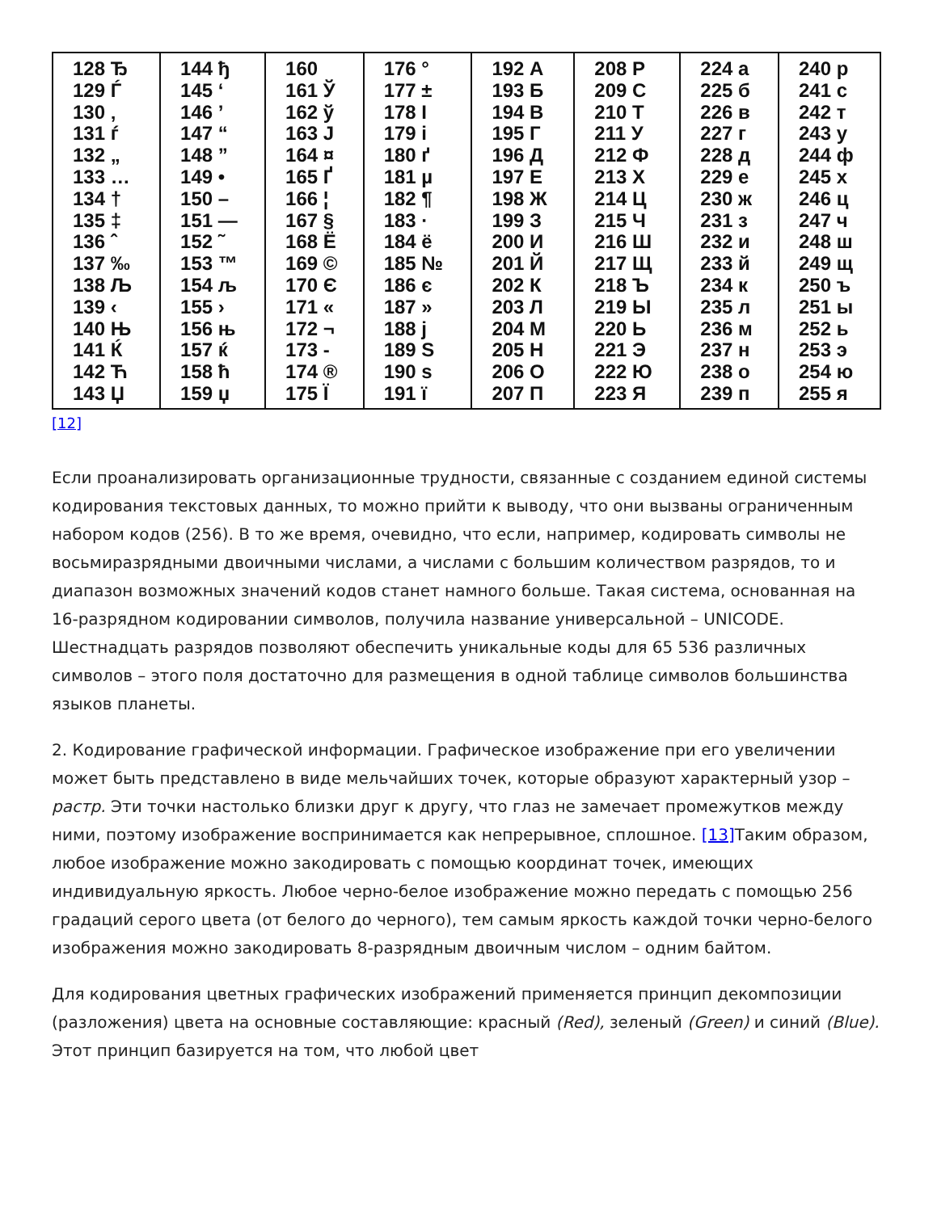| 128 Ђ 129 Ѓ 130 ‚ 131 ѓ 132 „ 133 … 134 † 135 ‡ 136 ˆ 137 ‰ 138 Љ 139 ‹ 140 Њ 141 Ќ 142 Ћ 143 Џ | 144 ђ 145 ‘ 146 ’ 147 “ 148 ” 149 • 150 – 151 — 152 ˜ 153 ™ 154 љ 155 › 156 њ 157 ќ 158 ћ 159 џ | 160 161 Ў 162 ў 163 Ј 164 ¤ 165 Ґ 166 ¦ 167 § 168 Ё 169 © 170 Є 171 « 172 ¬ 173 - 174 ® 175 Ї | 176 ° 177 ± 178 І 179 і 180 ґ 181 µ 182 ¶ 183 · 184 ё 185 № 186 є 187 » 188 ј 189 Ѕ 190 ѕ 191 ї | 192 А 193 Б 194 В 195 Г 196 Д 197 Е 198 Ж 199 З 200 И 201 Й 202 К 203 Л 204 М 205 Н 206 О 207 П | 208 Р 209 С 210 Т 211 У 212 Ф 213 Х 214 Ц 215 Ч 216 Ш 217 Щ 218 Ъ 219 Ы 220 Ь 221 Э 222 Ю 223 Я | 224 а 225 б 226 в 227 г 228 д 229 е 230 ж 231 з 232 и 233 й 234 к 235 л 236 м 237 н 238 о 239 п | 240 р 241 с 242 т 243 у 244 ф 245 х 246 ц 247 ч 248 ш 249 щ 250 ъ 251 ы 252 ь 253 э 254 ю 255 я |
[12]
Если проанализировать организационные трудности, связанные с созданием единой системы кодирования текстовых данных, то можно прийти к выводу, что они вызваны ограниченным набором кодов (256). В то же время, очевидно, что если, например, кодировать символы не восьмиразрядными двоичными числами, а числами с большим количеством разрядов, то и диапазон возможных значений кодов станет намного больше. Такая система, основанная на 16-разрядном кодировании символов, получила название универсальной – UNICODE. Шестнадцать разрядов позволяют обеспечить уникальные коды для 65 536 различных символов – этого поля достаточно для размещения в одной таблице символов большинства языков планеты.
2. Кодирование графической информации. Графическое изображение при его увеличении может быть представлено в виде мельчайших точек, которые образуют характерный узор – растр. Эти точки настолько близки друг к другу, что глаз не замечает промежутков между ними, поэтому изображение воспринимается как непрерывное, сплошное. [13] Таким образом, любое изображение можно закодировать с помощью координат точек, имеющих индивидуальную яркость. Любое черно-белое изображение можно передать с помощью 256 градаций серого цвета (от белого до черного), тем самым яркость каждой точки черно-белого изображения можно закодировать 8-разрядным двоичным числом – одним байтом.
Для кодирования цветных графических изображений применяется принцип декомпозиции (разложения) цвета на основные составляющие: красный (Red), зеленый (Green) и синий (Blue). Этот принцип базируется на том, что любой цвет